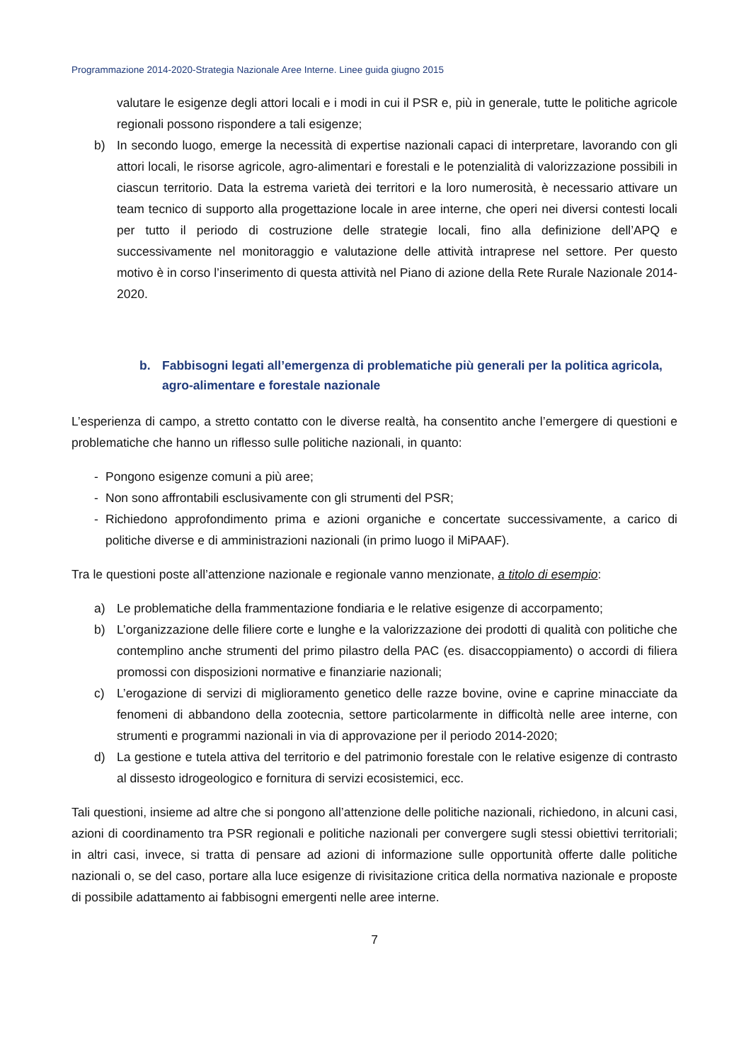Programmazione 2014-2020-Strategia Nazionale Aree Interne. Linee guida giugno 2015
valutare le esigenze degli attori locali e i modi in cui il PSR e, più in generale, tutte le politiche agricole regionali possono rispondere a tali esigenze;
b) In secondo luogo, emerge la necessità di expertise nazionali capaci di interpretare, lavorando con gli attori locali, le risorse agricole, agro-alimentari e forestali e le potenzialità di valorizzazione possibili in ciascun territorio. Data la estrema varietà dei territori e la loro numerosità, è necessario attivare un team tecnico di supporto alla progettazione locale in aree interne, che operi nei diversi contesti locali per tutto il periodo di costruzione delle strategie locali, fino alla definizione dell’APQ e successivamente nel monitoraggio e valutazione delle attività intraprese nel settore. Per questo motivo è in corso l’inserimento di questa attività nel Piano di azione della Rete Rurale Nazionale 2014-2020.
b. Fabbisogni legati all’emergenza di problematiche più generali per la politica agricola, agro-alimentare e forestale nazionale
L’esperienza di campo, a stretto contatto con le diverse realtà, ha consentito anche l’emergere di questioni e problematiche che hanno un riflesso sulle politiche nazionali, in quanto:
- Pongono esigenze comuni a più aree;
- Non sono affrontabili esclusivamente con gli strumenti del PSR;
- Richiedono approfondimento prima e azioni organiche e concertate successivamente, a carico di politiche diverse e di amministrazioni nazionali (in primo luogo il MiPAAF).
Tra le questioni poste all’attenzione nazionale e regionale vanno menzionate, a titolo di esempio:
a) Le problematiche della frammentazione fondiaria e le relative esigenze di accorpamento;
b) L’organizzazione delle filiere corte e lunghe e la valorizzazione dei prodotti di qualità con politiche che contemplino anche strumenti del primo pilastro della PAC (es. disaccoppiamento) o accordi di filiera promossi con disposizioni normative e finanziarie nazionali;
c) L’erogazione di servizi di miglioramento genetico delle razze bovine, ovine e caprine minacciate da fenomeni di abbandono della zootecnia, settore particolarmente in difficoltà nelle aree interne, con strumenti e programmi nazionali in via di approvazione per il periodo 2014-2020;
d) La gestione e tutela attiva del territorio e del patrimonio forestale con le relative esigenze di contrasto al dissesto idrogeologico e fornitura di servizi ecosistemici, ecc.
Tali questioni, insieme ad altre che si pongono all’attenzione delle politiche nazionali, richiedono, in alcuni casi, azioni di coordinamento tra PSR regionali e politiche nazionali per convergere sugli stessi obiettivi territoriali; in altri casi, invece, si tratta di pensare ad azioni di informazione sulle opportunità offerte dalle politiche nazionali o, se del caso, portare alla luce esigenze di rivisitazione critica della normativa nazionale e proposte di possibile adattamento ai fabbisogni emergenti nelle aree interne.
7